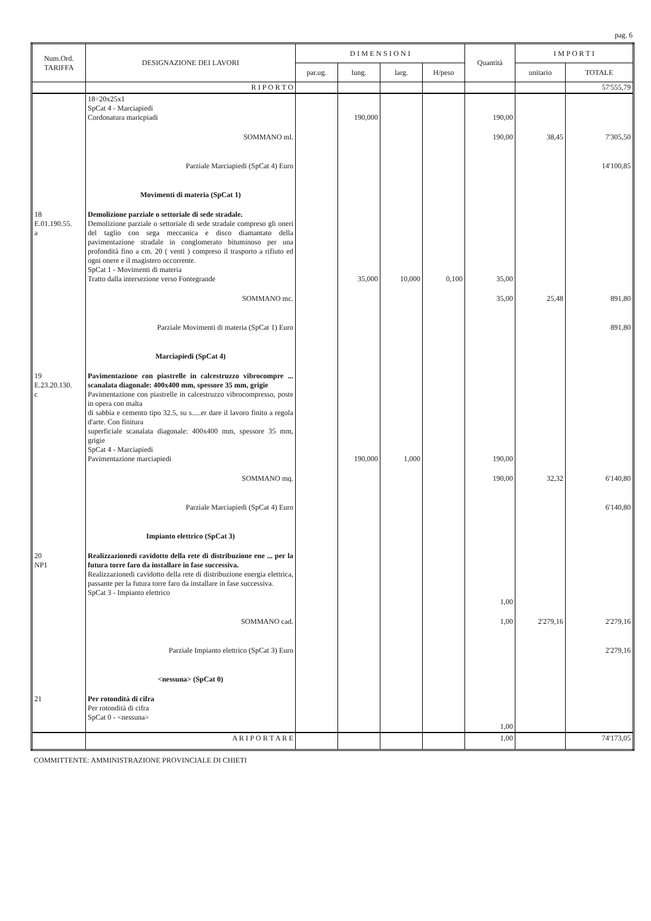pag. 6
| Num.Ord. TARIFFA | DESIGNAZIONE DEI LAVORI | D I M E N S I O N I | | | | Quantità | I M P O R T I | |
| --- | --- | --- | --- | --- | --- | --- | --- | --- |
| | | par.ug. | lung. | larg. | H/peso | | unitario | TOTALE |
| | R I P O R T O | | | | | | | 57'555,79 |
| | 18÷20x25x1 SpCat 4 - Marciapiedi Cordonatura maricpiadi | | 190,000 | | | 190,00 | | |
| | SOMMANO ml. | | | | | 190,00 | 38,45 | 7'305,50 |
| | Parziale Marciapiedi (SpCat 4) Euro | | | | | | | 14'100,85 |
| | Movimenti di materia (SpCat 1) | | | | | | | |
| 18 E.01.190.55. a | Demolizione parziale o settoriale di sede stradale. Demolizione parziale o settoriale di sede stradale compreso gli oneri del taglio con sega meccanica e disco diamantato della pavimentazione stradale in conglomerato bituminoso per una profondità fino a cm. 20 ( venti ) compreso il trasporto a rifiuto ed ogni onere e il magistero occorrente. SpCat 1 - Movimenti di materia Tratto dalla intersezione verso Fontegrande | | 35,000 | 10,000 | 0,100 | 35,00 | | |
| | SOMMANO mc. | | | | | 35,00 | 25,48 | 891,80 |
| | Parziale Movimenti di materia (SpCat 1) Euro | | | | | | | 891,80 |
| | Marciapiedi (SpCat 4) | | | | | | | |
| 19 E.23.20.130. c | Pavimentazione con piastrelle in calcestruzzo vibrocompre ... scanalata diagonale: 400x400 mm, spessore 35 mm, grigie Pavimentazione con piastrelle in calcestruzzo vibrocompresso, poste in opera con malta di sabbia e cemento tipo 32.5, su s.....er dare il lavoro finito a regola d'arte. Con finitura superficiale scanalata diagonale: 400x400 mm, spessore 35 mm, grigie SpCat 4 - Marciapiedi Pavimentazione marciapiedi | | 190,000 | 1,000 | | 190,00 | | |
| | SOMMANO mq. | | | | | 190,00 | 32,32 | 6'140,80 |
| | Parziale Marciapiedi (SpCat 4) Euro | | | | | | | 6'140,80 |
| | Impianto elettrico (SpCat 3) | | | | | | | |
| 20 NP1 | Realizzazionedi cavidotto della rete di distribuzione ene ... per la futura torre faro da installare in fase successiva. Realizzazionedi cavidotto della rete di distribuzione energia elettrica, passante per la futura torre faro da installare in fase successiva. SpCat 3 - Impianto elettrico | | | | | 1,00 | | |
| | SOMMANO cad. | | | | | 1,00 | 2'279,16 | 2'279,16 |
| | Parziale Impianto elettrico (SpCat 3) Euro | | | | | | | 2'279,16 |
| | <nessuna> (SpCat 0) | | | | | | | |
| 21 | Per rotondità di cifra Per rotondità di cifra SpCat 0 - <nessuna> | | | | | 1,00 | | |
| | A R I P O R T A R E | | | | | 1,00 | | 74'173,05 |
COMMITTENTE: AMMINISTRAZIONE PROVINCIALE DI CHIETI